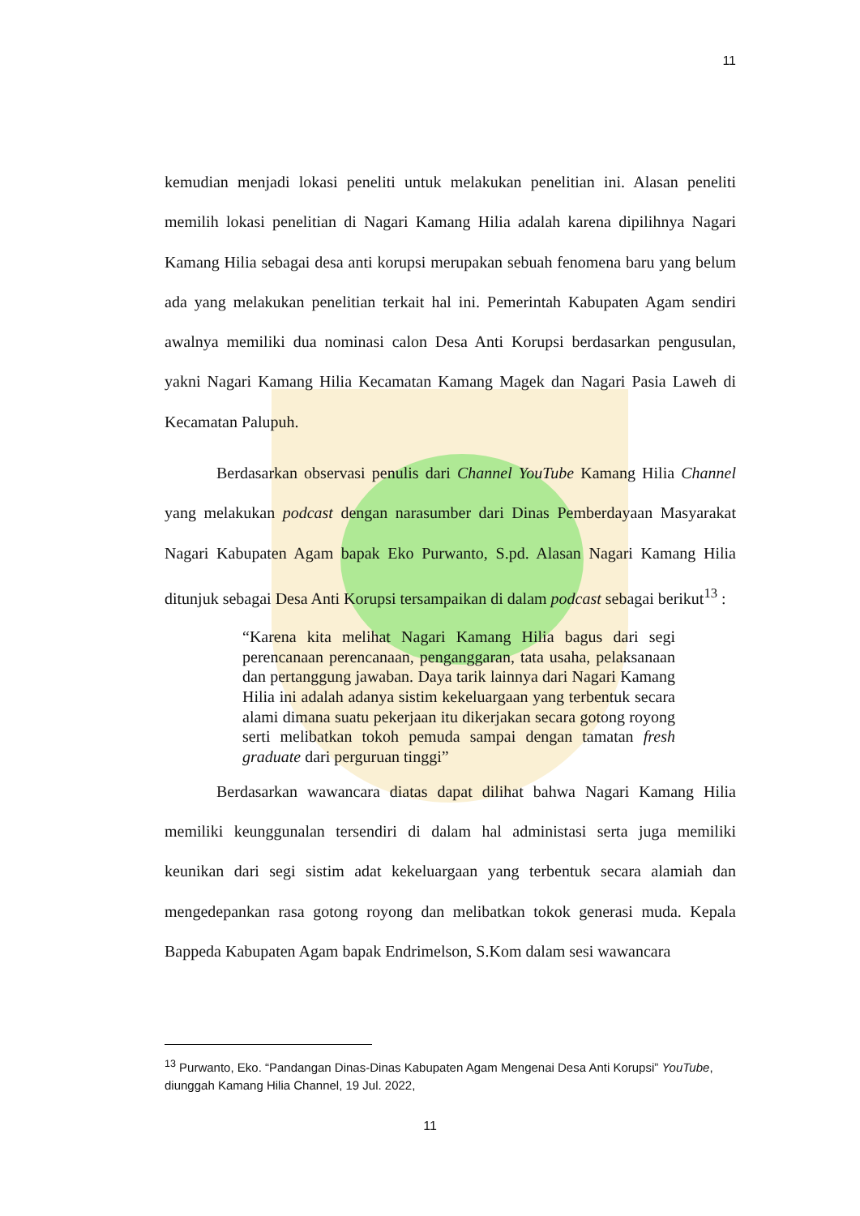11
kemudian menjadi lokasi peneliti untuk melakukan penelitian ini. Alasan peneliti memilih lokasi penelitian di Nagari Kamang Hilia adalah karena dipilihnya Nagari Kamang Hilia sebagai desa anti korupsi merupakan sebuah fenomena baru yang belum ada yang melakukan penelitian terkait hal ini. Pemerintah Kabupaten Agam sendiri awalnya memiliki dua nominasi calon Desa Anti Korupsi berdasarkan pengusulan, yakni Nagari Kamang Hilia Kecamatan Kamang Magek dan Nagari Pasia Laweh di Kecamatan Palupuh.
Berdasarkan observasi penulis dari Channel YouTube Kamang Hilia Channel yang melakukan podcast dengan narasumber dari Dinas Pemberdayaan Masyarakat Nagari Kabupaten Agam bapak Eko Purwanto, S.pd. Alasan Nagari Kamang Hilia ditunjuk sebagai Desa Anti Korupsi tersampaikan di dalam podcast sebagai berikut<sup>13</sup> :
“Karena kita melihat Nagari Kamang Hilia bagus dari segi perencanaan perencanaan, penganggaran, tata usaha, pelaksanaan dan pertanggung jawaban. Daya tarik lainnya dari Nagari Kamang Hilia ini adalah adanya sistim kekeluargaan yang terbentuk secara alami dimana suatu pekerjaan itu dikerjakan secara gotong royong serti melibatkan tokoh pemuda sampai dengan tamatan fresh graduate dari perguruan tinggi”
Berdasarkan wawancara diatas dapat dilihat bahwa Nagari Kamang Hilia memiliki keunggunalan tersendiri di dalam hal administasi serta juga memiliki keunikan dari segi sistim adat kekeluargaan yang terbentuk secara alamiah dan mengedepankan rasa gotong royong dan melibatkan tokok generasi muda. Kepala Bappeda Kabupaten Agam bapak Endrimelson, S.Kom dalam sesi wawancara
<sup>13</sup> Purwanto, Eko. “Pandangan Dinas-Dinas Kabupaten Agam Mengenai Desa Anti Korupsi” YouTube, diunggah Kamang Hilia Channel, 19 Jul. 2022,
11